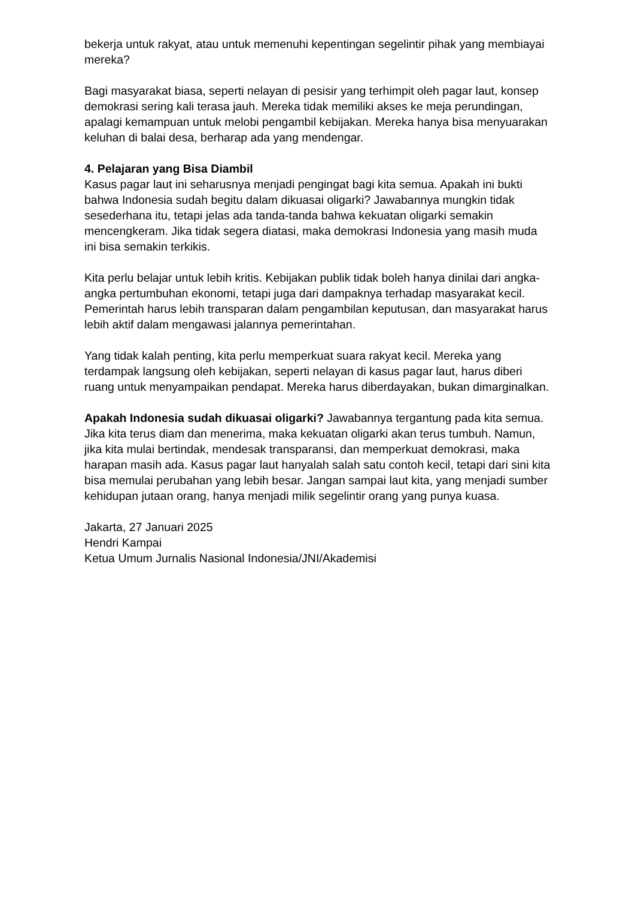bekerja untuk rakyat, atau untuk memenuhi kepentingan segelintir pihak yang membiayai mereka?
Bagi masyarakat biasa, seperti nelayan di pesisir yang terhimpit oleh pagar laut, konsep demokrasi sering kali terasa jauh. Mereka tidak memiliki akses ke meja perundingan, apalagi kemampuan untuk melobi pengambil kebijakan. Mereka hanya bisa menyuarakan keluhan di balai desa, berharap ada yang mendengar.
4. Pelajaran yang Bisa Diambil
Kasus pagar laut ini seharusnya menjadi pengingat bagi kita semua. Apakah ini bukti bahwa Indonesia sudah begitu dalam dikuasai oligarki? Jawabannya mungkin tidak sesederhana itu, tetapi jelas ada tanda-tanda bahwa kekuatan oligarki semakin mencengkeram. Jika tidak segera diatasi, maka demokrasi Indonesia yang masih muda ini bisa semakin terkikis.
Kita perlu belajar untuk lebih kritis. Kebijakan publik tidak boleh hanya dinilai dari angka-angka pertumbuhan ekonomi, tetapi juga dari dampaknya terhadap masyarakat kecil. Pemerintah harus lebih transparan dalam pengambilan keputusan, dan masyarakat harus lebih aktif dalam mengawasi jalannya pemerintahan.
Yang tidak kalah penting, kita perlu memperkuat suara rakyat kecil. Mereka yang terdampak langsung oleh kebijakan, seperti nelayan di kasus pagar laut, harus diberi ruang untuk menyampaikan pendapat. Mereka harus diberdayakan, bukan dimarginalkan.
Apakah Indonesia sudah dikuasai oligarki? Jawabannya tergantung pada kita semua. Jika kita terus diam dan menerima, maka kekuatan oligarki akan terus tumbuh. Namun, jika kita mulai bertindak, mendesak transparansi, dan memperkuat demokrasi, maka harapan masih ada. Kasus pagar laut hanyalah salah satu contoh kecil, tetapi dari sini kita bisa memulai perubahan yang lebih besar. Jangan sampai laut kita, yang menjadi sumber kehidupan jutaan orang, hanya menjadi milik segelintir orang yang punya kuasa.
Jakarta, 27 Januari 2025
Hendri Kampai
Ketua Umum Jurnalis Nasional Indonesia/JNI/Akademisi